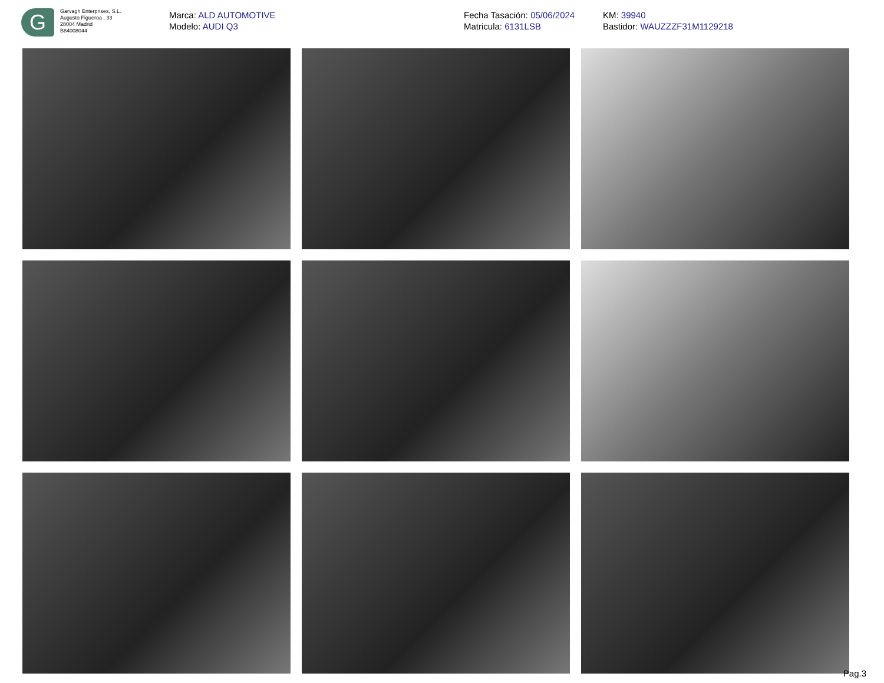G
Garvagh Enterprises, S.L.
Augusto Figueroa , 33
28004 Madrid
B84008044
Marca: ALD AUTOMOTIVE
Modelo: AUDI Q3
Fecha Tasación: 05/06/2024
Matricula: 6131LSB
KM: 39940
Bastidor: WAUZZZF31M1129218
Pag.3